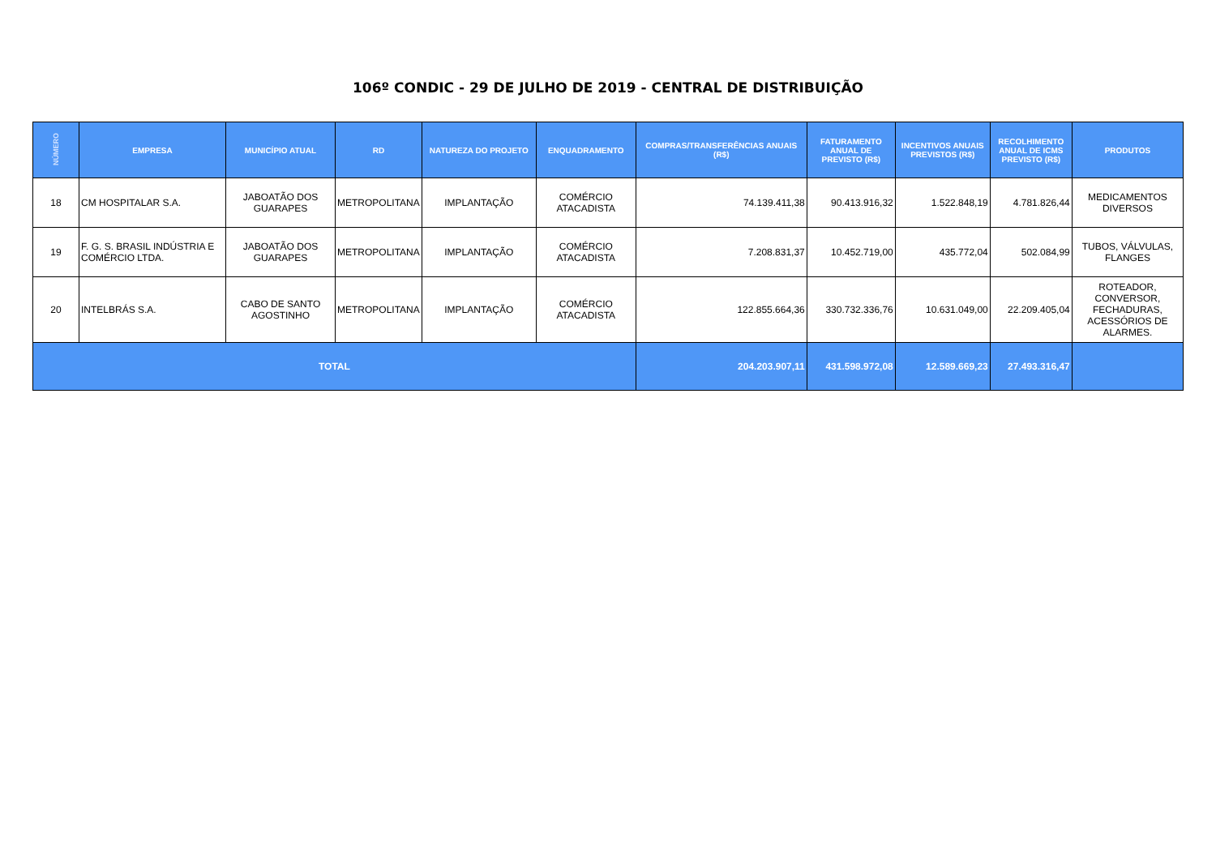106º CONDIC - 29 DE JULHO DE 2019 - CENTRAL DE DISTRIBUIÇÃO
| NÚMERO | EMPRESA | MUNICÍPIO ATUAL | RD | NATUREZA DO PROJETO | ENQUADRAMENTO | COMPRAS/TRANSFERÊNCIAS ANUAIS (R$) | FATURAMENTO ANUAL DE PREVISTO (R$) | INCENTIVOS ANUAIS PREVISTOS (R$) | RECOLHIMENTO ANUAL DE ICMS PREVISTO (R$) | PRODUTOS |
| --- | --- | --- | --- | --- | --- | --- | --- | --- | --- | --- |
| 18 | CM HOSPITALAR S.A. | JABOATÃO DOS GUARAPES | METROPOLITANA | IMPLANTAÇÃO | COMÉRCIO ATACADISTA | 74.139.411,38 | 90.413.916,32 | 1.522.848,19 | 4.781.826,44 | MEDICAMENTOS DIVERSOS |
| 19 | F. G. S. BRASIL INDÚSTRIA E COMÉRCIO LTDA. | JABOATÃO DOS GUARAPES | METROPOLITANA | IMPLANTAÇÃO | COMÉRCIO ATACADISTA | 7.208.831,37 | 10.452.719,00 | 435.772,04 | 502.084,99 | TUBOS, VÁLVULAS, FLANGES |
| 20 | INTELBRÁS S.A. | CABO DE SANTO AGOSTINHO | METROPOLITANA | IMPLANTAÇÃO | COMÉRCIO ATACADISTA | 122.855.664,36 | 330.732.336,76 | 10.631.049,00 | 22.209.405,04 | ROTEADOR, CONVERSOR, FECHADURAS, ACESSÓRIOS DE ALARMES. |
| TOTAL | | | | | | 204.203.907,11 | 431.598.972,08 | 12.589.669,23 | 27.493.316,47 | |